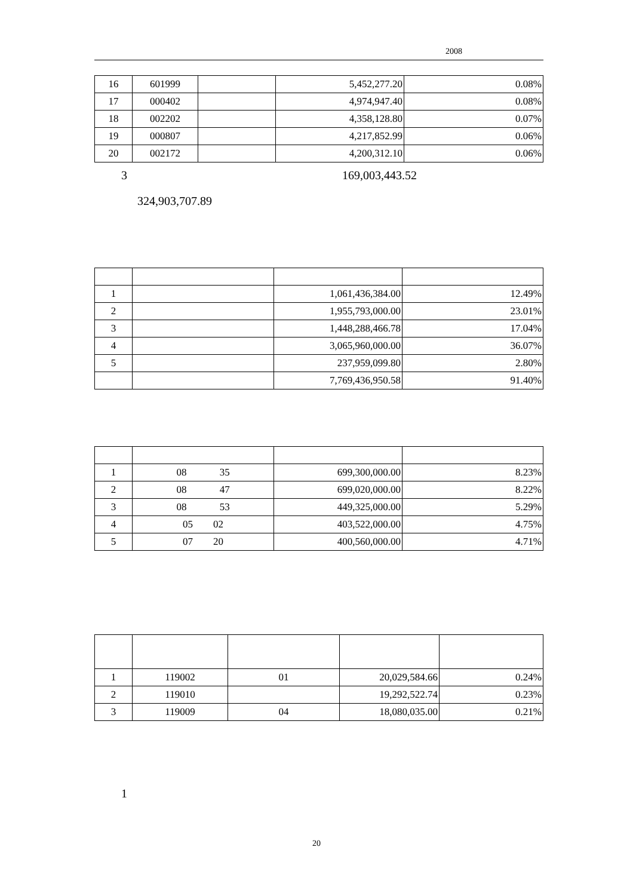2008
| 16 | 601999 | | 5,452,277.20 | 0.08% |
| 17 | 000402 | | 4,974,947.40 | 0.08% |
| 18 | 002202 | | 4,358,128.80 | 0.07% |
| 19 | 000807 | | 4,217,852.99 | 0.06% |
| 20 | 002172 | | 4,200,312.10 | 0.06% |
3 169,003,443.52
324,903,707.89
| 1 | | 1,061,436,384.00 | 12.49% |
| 2 | | 1,955,793,000.00 | 23.01% |
| 3 | | 1,448,288,466.78 | 17.04% |
| 4 | | 3,065,960,000.00 | 36.07% |
| 5 | | 237,959,099.80 | 2.80% |
| | | 7,769,436,950.58 | 91.40% |
| 1 | 08 35 | 699,300,000.00 | 8.23% |
| 2 | 08 47 | 699,020,000.00 | 8.22% |
| 3 | 08 53 | 449,325,000.00 | 5.29% |
| 4 | 05 02 | 403,522,000.00 | 4.75% |
| 5 | 07 20 | 400,560,000.00 | 4.71% |
| 1 | 119002 | 01 | 20,029,584.66 | 0.24% |
| 2 | 119010 | | 19,292,522.74 | 0.23% |
| 3 | 119009 | 04 | 18,080,035.00 | 0.21% |
1
20